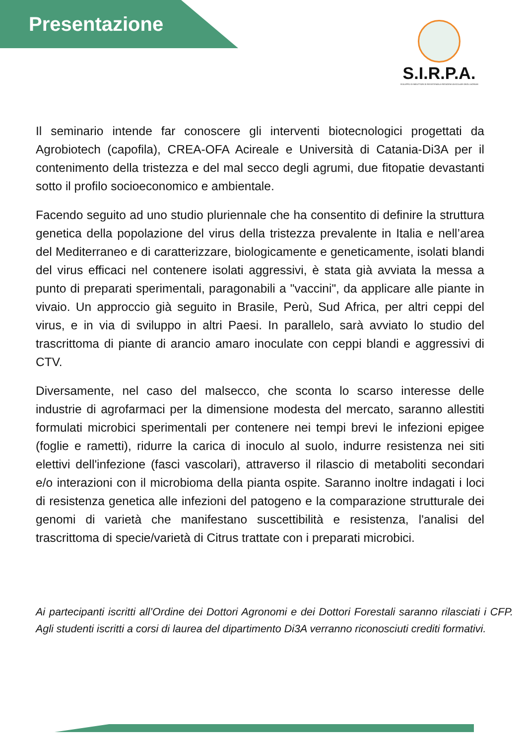Presentazione
S.I.R.P.A.
SVILUPPO DI INDUTTORI DI RESISTENZA A PATOGENI VASCOLARI DEGLI AGRUMI
Il seminario intende far conoscere gli interventi biotecnologici progettati da Agrobiotech (capofila), CREA-OFA Acireale e Università di Catania-Di3A per il contenimento della tristezza e del mal secco degli agrumi, due fitopatie devastanti sotto il profilo socioeconomico e ambientale.
Facendo seguito ad uno studio pluriennale che ha consentito di definire la struttura genetica della popolazione del virus della tristezza prevalente in Italia e nell’area del Mediterraneo e di caratterizzare, biologicamente e geneticamente, isolati blandi del virus efficaci nel contenere isolati aggressivi, è stata già avviata la messa a punto di preparati sperimentali, paragonabili a "vaccini", da applicare alle piante in vivaio. Un approccio già seguito in Brasile, Perù, Sud Africa, per altri ceppi del virus, e in via di sviluppo in altri Paesi. In parallelo, sarà avviato lo studio del trascrittoma di piante di arancio amaro inoculate con ceppi blandi e aggressivi di CTV.
Diversamente, nel caso del malsecco, che sconta lo scarso interesse delle industrie di agrofarmaci per la dimensione modesta del mercato, saranno allestiti formulati microbici sperimentali per contenere nei tempi brevi le infezioni epigee (foglie e rametti), ridurre la carica di inoculo al suolo, indurre resistenza nei siti elettivi dell'infezione (fasci vascolari), attraverso il rilascio di metaboliti secondari e/o interazioni con il microbioma della pianta ospite. Saranno inoltre indagati i loci di resistenza genetica alle infezioni del patogeno e la comparazione strutturale dei genomi di varietà che manifestano suscettibilità e resistenza, l'analisi del trascrittoma di specie/varietà di Citrus trattate con i preparati microbici.
Ai partecipanti iscritti all’Ordine dei Dottori Agronomi e dei Dottori Forestali saranno rilasciati i CFP. Agli studenti iscritti a corsi di laurea del dipartimento Di3A verranno riconosciuti crediti formativi.